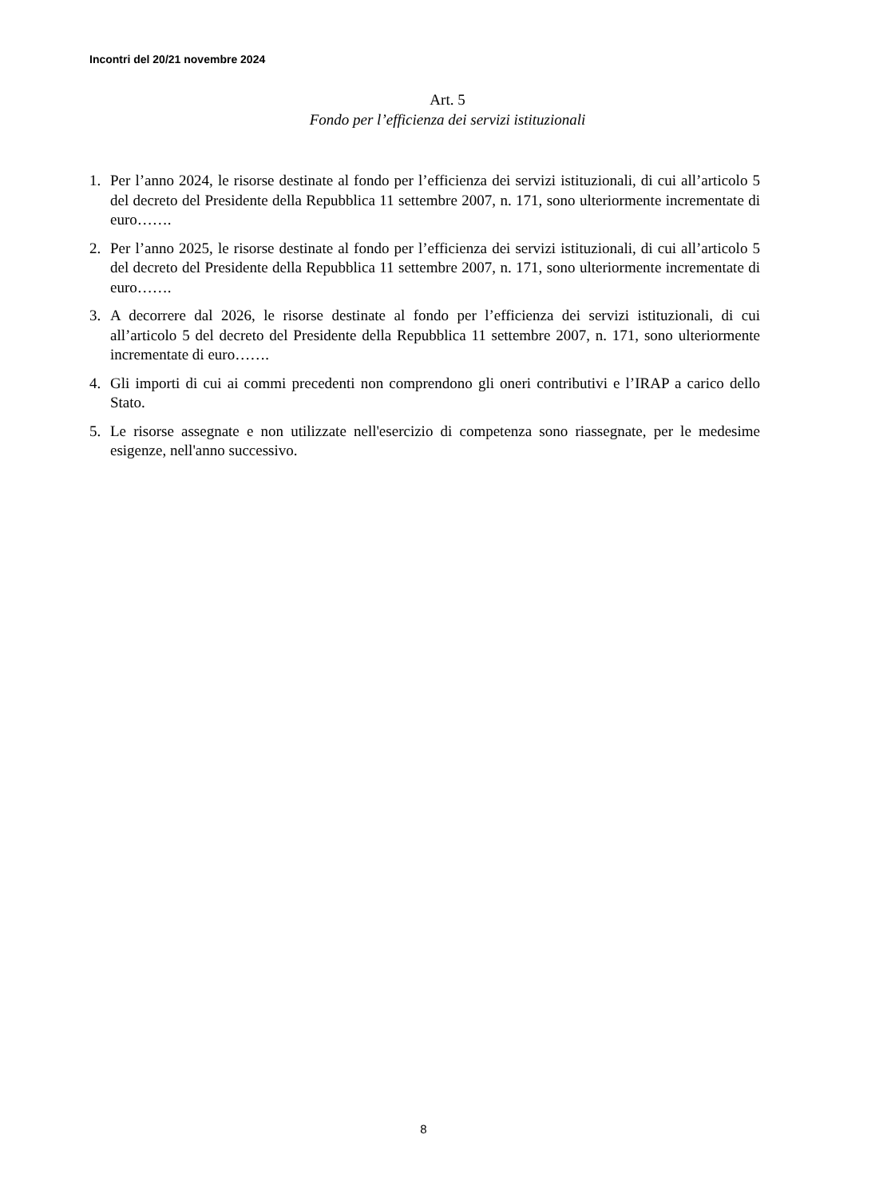Incontri del 20/21 novembre 2024
Art. 5
Fondo per l’efficienza dei servizi istituzionali
1. Per l’anno 2024, le risorse destinate al fondo per l’efficienza dei servizi istituzionali, di cui all’articolo 5 del decreto del Presidente della Repubblica 11 settembre 2007, n. 171, sono ulteriormente incrementate di euro…….
2. Per l’anno 2025, le risorse destinate al fondo per l’efficienza dei servizi istituzionali, di cui all’articolo 5 del decreto del Presidente della Repubblica 11 settembre 2007, n. 171, sono ulteriormente incrementate di euro…….
3. A decorrere dal 2026, le risorse destinate al fondo per l’efficienza dei servizi istituzionali, di cui all’articolo 5 del decreto del Presidente della Repubblica 11 settembre 2007, n. 171, sono ulteriormente incrementate di euro…….
4. Gli importi di cui ai commi precedenti non comprendono gli oneri contributivi e l’IRAP a carico dello Stato.
5. Le risorse assegnate e non utilizzate nell'esercizio di competenza sono riassegnate, per le medesime esigenze, nell'anno successivo.
8